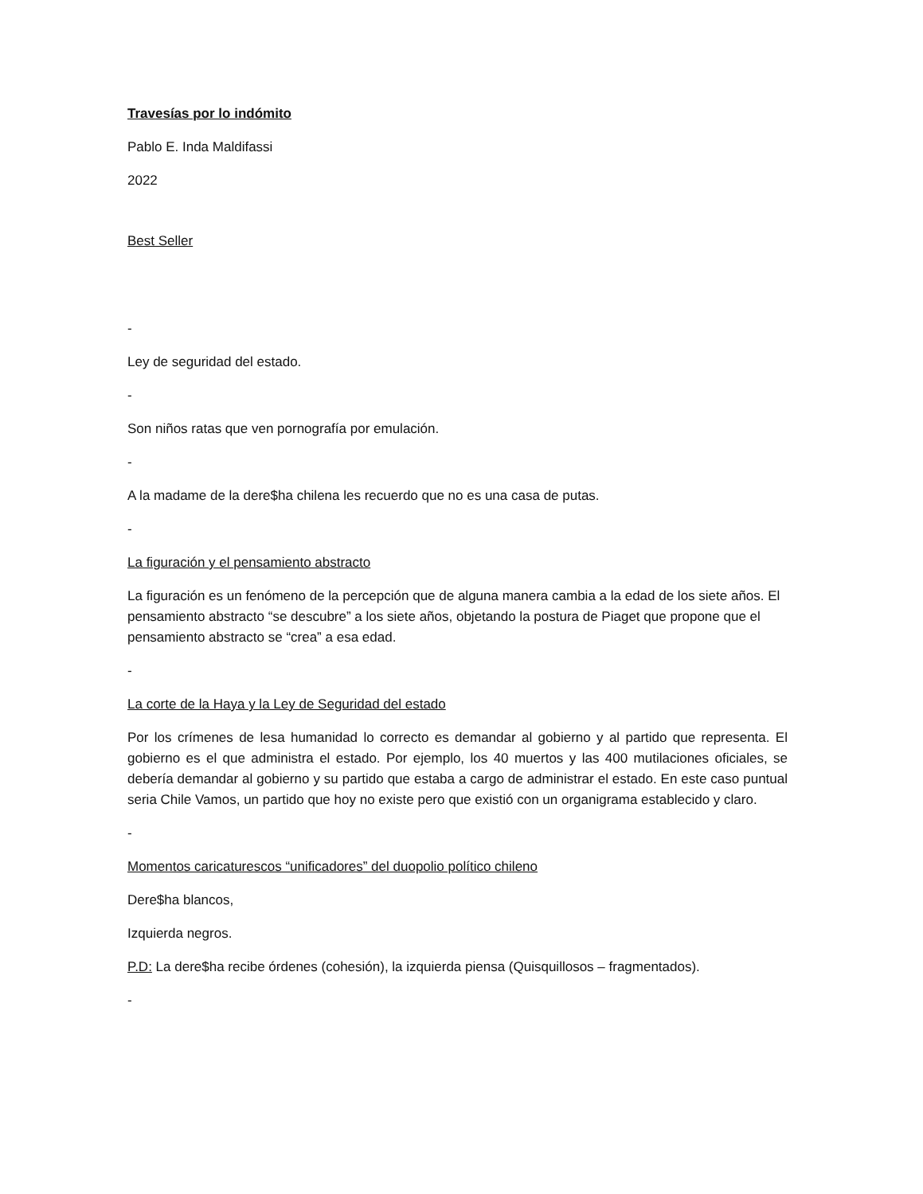Travesías por lo indómito
Pablo E. Inda Maldifassi
2022
Best Seller
-
Ley de seguridad del estado.
-
Son niños ratas que ven pornografía por emulación.
-
A la madame de la dere$ha chilena les recuerdo que no es una casa de putas.
-
La figuración y el pensamiento abstracto
La figuración es un fenómeno de la percepción que de alguna manera cambia a la edad de los siete años. El pensamiento abstracto “se descubre” a los siete años, objetando la postura de Piaget que propone que el pensamiento abstracto se “crea” a esa edad.
-
La corte de la Haya y la Ley de Seguridad del estado
Por los crímenes de lesa humanidad lo correcto es demandar al gobierno y al partido que representa. El gobierno es el que administra el estado. Por ejemplo, los 40 muertos y las 400 mutilaciones oficiales, se debería demandar al gobierno y su partido que estaba a cargo de administrar el estado. En este caso puntual seria Chile Vamos, un partido que hoy no existe pero que existió con un organigrama establecido y claro.
-
Momentos caricaturescos “unificadores” del duopolio político chileno
Dere$ha blancos,
Izquierda negros.
P.D: La dere$ha recibe órdenes (cohesión), la izquierda piensa (Quisquillosos – fragmentados).
-